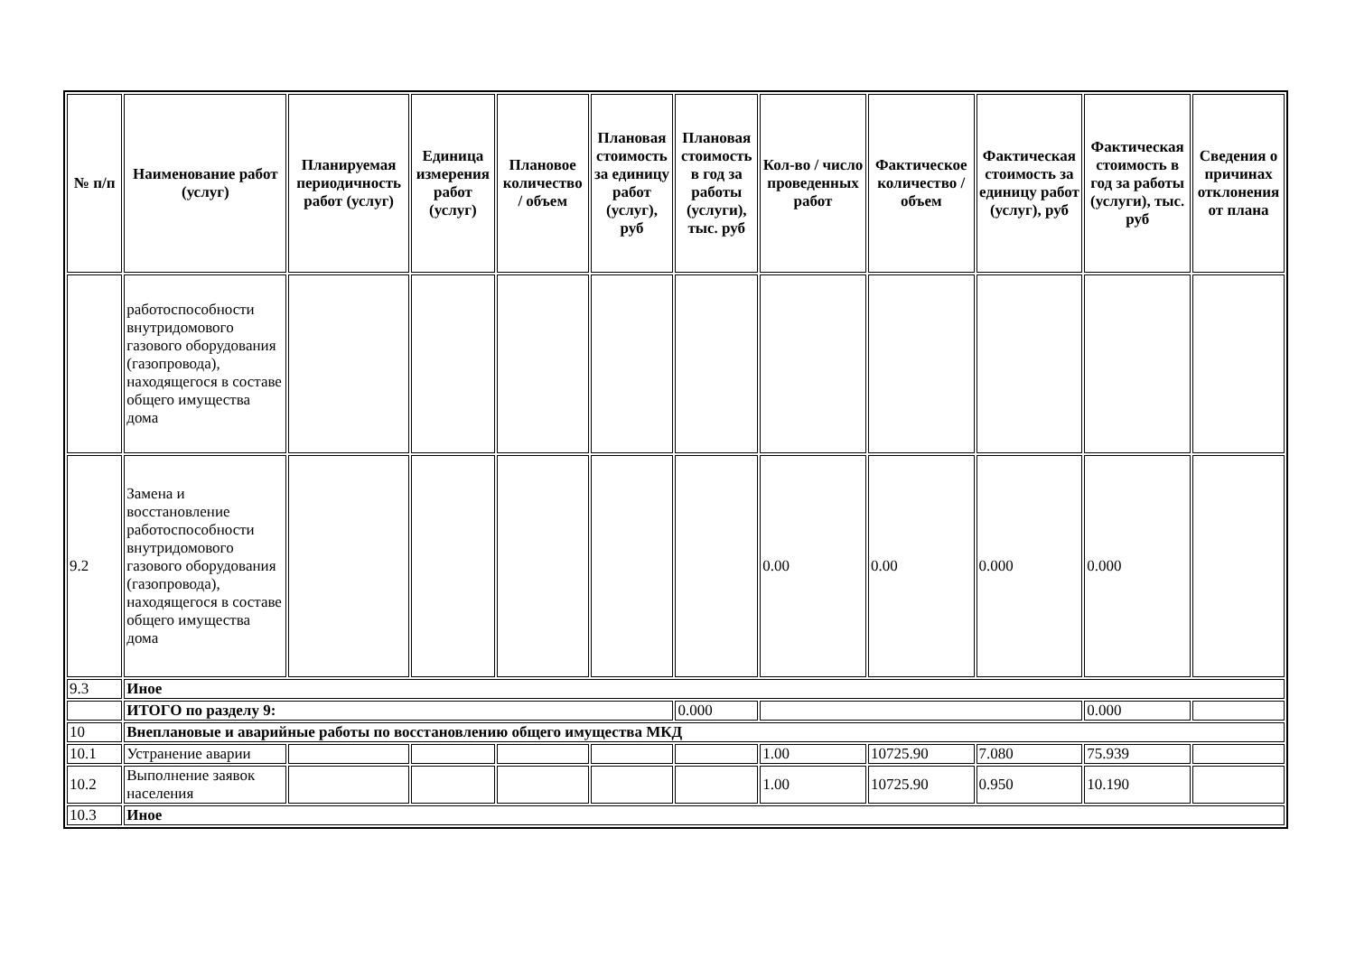| № п/п | Наименование работ (услуг) | Планируемая периодичность работ (услуг) | Единица измерения работ (услуг) | Плановое количество / объем | Плановая стоимость за единицу работ (услуг), руб | Плановая стоимость в год за работы (услуги), тыс. руб | Кол-во / число проведенных работ | Фактическое количество / объем | Фактическая стоимость за единицу работ (услуг), руб | Фактическая стоимость в год за работы (услуги), тыс. руб | Сведения о причинах отклонения от плана |
| --- | --- | --- | --- | --- | --- | --- | --- | --- | --- | --- | --- |
| | работоспособности внутридомового газового оборудования (газопровода), находящегося в составе общего имущества дома | | | | | | | | | | |
| 9.2 | Замена и восстановление работоспособности внутридомового газового оборудования (газопровода), находящегося в составе общего имущества дома | | | | | | 0.00 | 0.00 | 0.000 | 0.000 | |
| 9.3 | Иное | | | | | | | | | | |
| | ИТОГО по разделу 9: | | | | | 0.000 | | | | 0.000 | |
| 10 | Внеплановые и аварийные работы по восстановлению общего имущества МКД | | | | | | | | | | |
| 10.1 | Устранение аварии | | | | | | 1.00 | 10725.90 | 7.080 | 75.939 | |
| 10.2 | Выполнение заявок населения | | | | | | 1.00 | 10725.90 | 0.950 | 10.190 | |
| 10.3 | Иное | | | | | | | | | | |